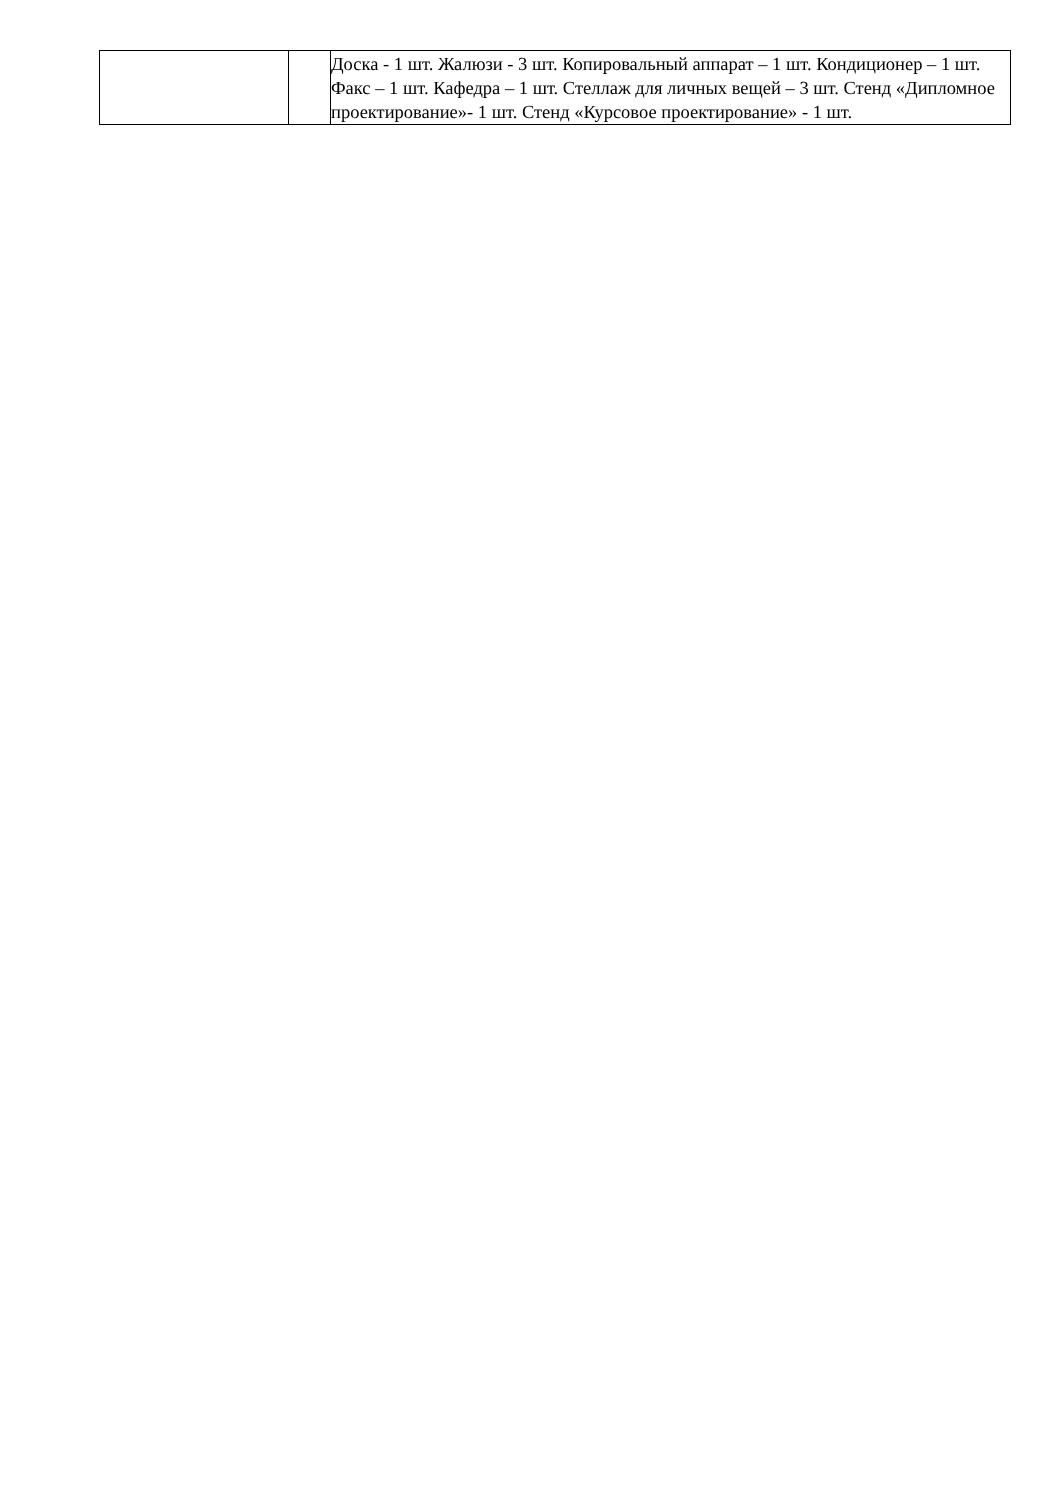| | | Доска - 1 шт. Жалюзи - 3 шт. Копировальный аппарат – 1 шт. Кондиционер – 1 шт. Факс – 1 шт. Кафедра – 1 шт. Стеллаж для личных вещей – 3 шт. Стенд «Дипломное проектирование»- 1 шт. Стенд «Курсовое проектирование» - 1 шт. |